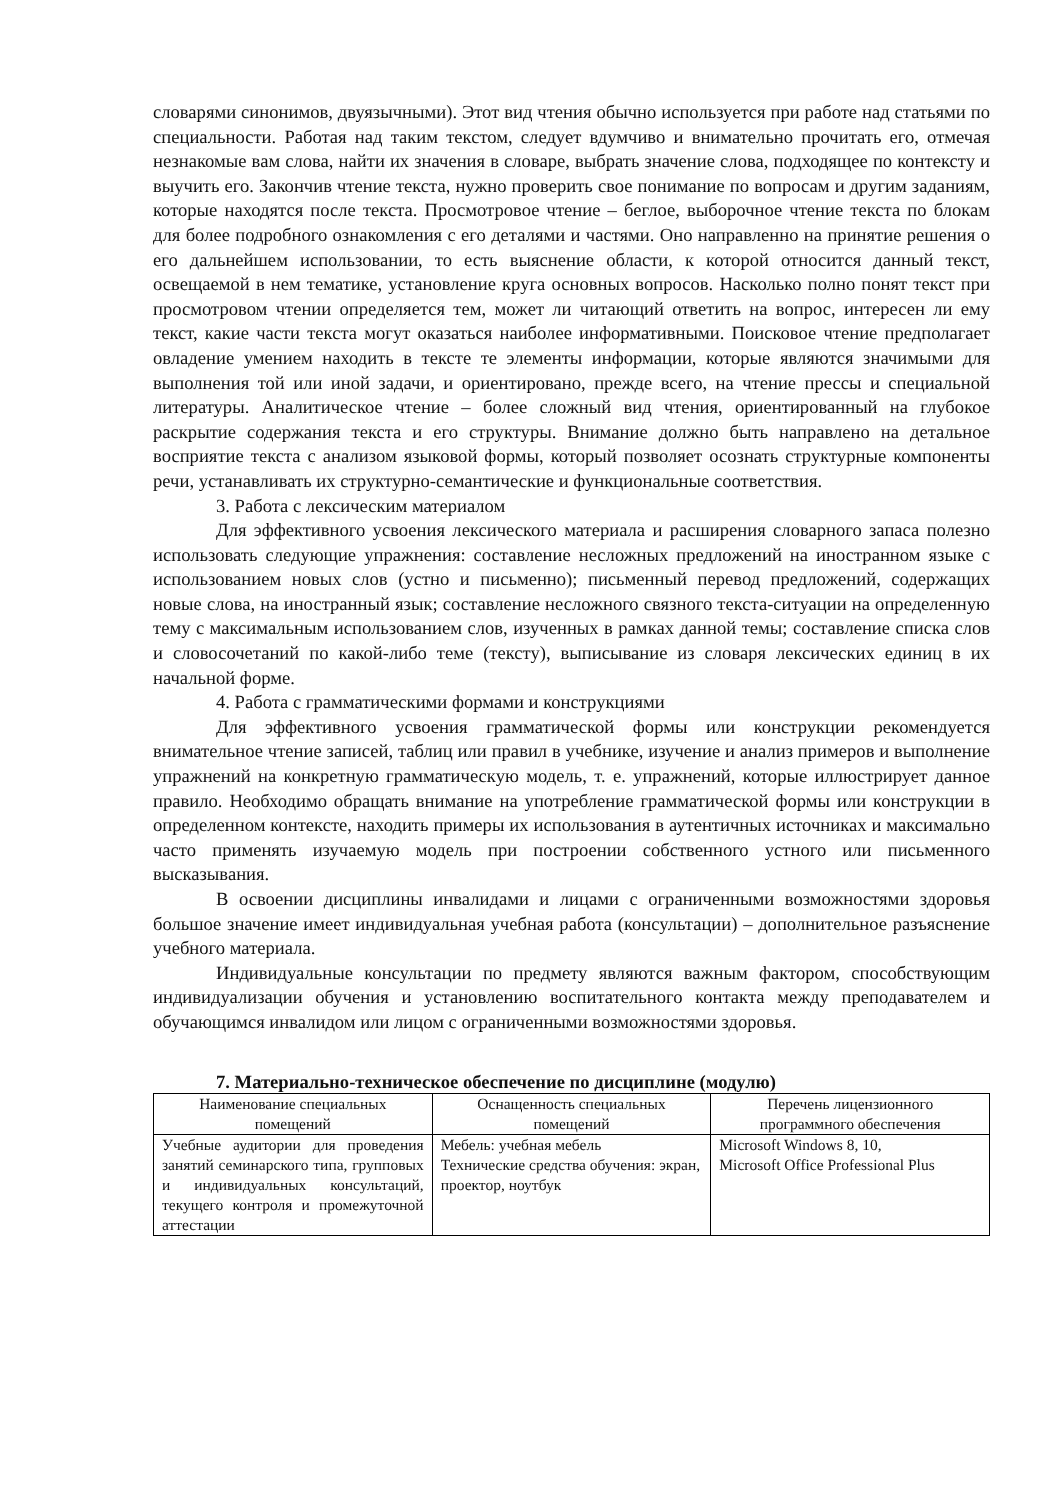словарями синонимов, двуязычными). Этот вид чтения обычно используется при работе над статьями по специальности. Работая над таким текстом, следует вдумчиво и внимательно прочитать его, отмечая незнакомые вам слова, найти их значения в словаре, выбрать значение слова, подходящее по контексту и выучить его. Закончив чтение текста, нужно проверить свое понимание по вопросам и другим заданиям, которые находятся после текста. Просмотровое чтение – беглое, выборочное чтение текста по блокам для более подробного ознакомления с его деталями и частями. Оно направленно на принятие решения о его дальнейшем использовании, то есть выяснение области, к которой относится данный текст, освещаемой в нем тематике, установление круга основных вопросов. Насколько полно понят текст при просмотровом чтении определяется тем, может ли читающий ответить на вопрос, интересен ли ему текст, какие части текста могут оказаться наиболее информативными. Поисковое чтение предполагает овладение умением находить в тексте те элементы информации, которые являются значимыми для выполнения той или иной задачи, и ориентировано, прежде всего, на чтение прессы и специальной литературы. Аналитическое чтение – более сложный вид чтения, ориентированный на глубокое раскрытие содержания текста и его структуры. Внимание должно быть направлено на детальное восприятие текста с анализом языковой формы, который позволяет осознать структурные компоненты речи, устанавливать их структурно-семантические и функциональные соответствия.
3. Работа с лексическим материалом
Для эффективного усвоения лексического материала и расширения словарного запаса полезно использовать следующие упражнения: составление несложных предложений на иностранном языке с использованием новых слов (устно и письменно); письменный перевод предложений, содержащих новые слова, на иностранный язык; составление несложного связного текста-ситуации на определенную тему с максимальным использованием слов, изученных в рамках данной темы; составление списка слов и словосочетаний по какой-либо теме (тексту), выписывание из словаря лексических единиц в их начальной форме.
4. Работа с грамматическими формами и конструкциями
Для эффективного усвоения грамматической формы или конструкции рекомендуется внимательное чтение записей, таблиц или правил в учебнике, изучение и анализ примеров и выполнение упражнений на конкретную грамматическую модель, т. е. упражнений, которые иллюстрирует данное правило. Необходимо обращать внимание на употребление грамматической формы или конструкции в определенном контексте, находить примеры их использования в аутентичных источниках и максимально часто применять изучаемую модель при построении собственного устного или письменного высказывания.
В освоении дисциплины инвалидами и лицами с ограниченными возможностями здоровья большое значение имеет индивидуальная учебная работа (консультации) – дополнительное разъяснение учебного материала.
Индивидуальные консультации по предмету являются важным фактором, способствующим индивидуализации обучения и установлению воспитательного контакта между преподавателем и обучающимся инвалидом или лицом с ограниченными возможностями здоровья.
7. Материально-техническое обеспечение по дисциплине (модулю)
| Наименование специальных помещений | Оснащенность специальных помещений | Перечень лицензионного программного обеспечения |
| --- | --- | --- |
| Учебные аудитории для проведения занятий семинарского типа, групповых и индивидуальных консультаций, текущего контроля и промежуточной аттестации | Мебель: учебная мебель Технические средства обучения: экран, проектор, ноутбук | Microsoft Windows 8, 10, Microsoft Office Professional Plus |